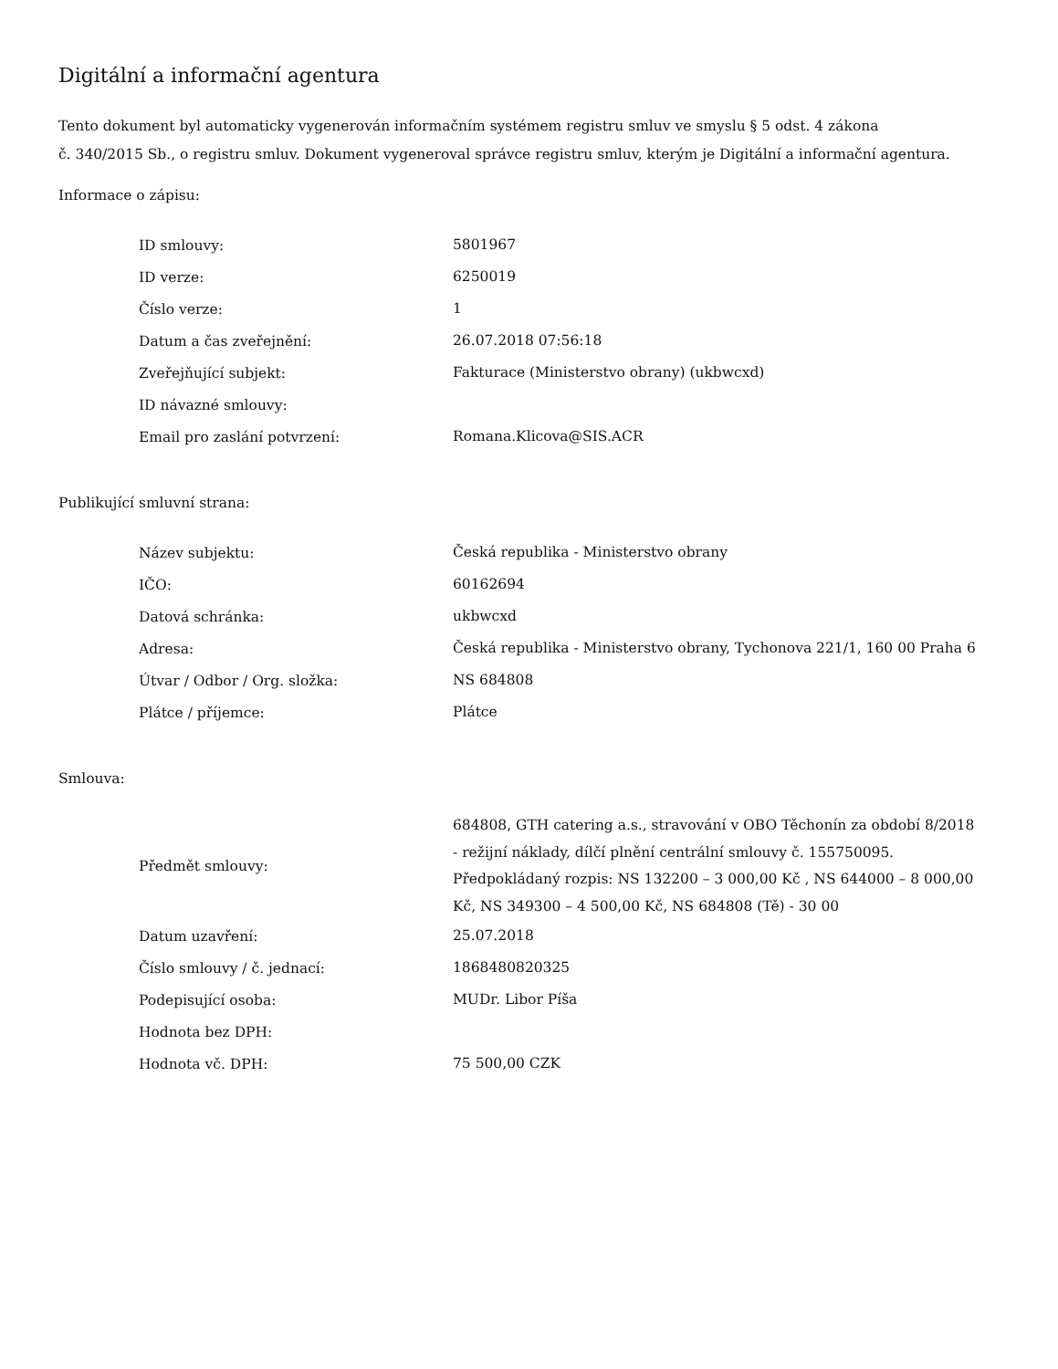Digitální a informační agentura
Tento dokument byl automaticky vygenerován informačním systémem registru smluv ve smyslu § 5 odst. 4 zákona
č. 340/2015 Sb., o registru smluv. Dokument vygeneroval správce registru smluv, kterým je Digitální a informační agentura.
Informace o zápisu:
| ID smlouvy: | 5801967 |
| ID verze: | 6250019 |
| Číslo verze: | 1 |
| Datum a čas zveřejnění: | 26.07.2018 07:56:18 |
| Zveřejňující subjekt: | Fakturace (Ministerstvo obrany) (ukbwcxd) |
| ID návazné smlouvy: | |
| Email pro zaslání potvrzení: | Romana.Klicova@SIS.ACR |
Publikující smluvní strana:
| Název subjektu: | Česká republika - Ministerstvo obrany |
| IČO: | 60162694 |
| Datová schránka: | ukbwcxd |
| Adresa: | Česká republika - Ministerstvo obrany, Tychonova 221/1, 160 00 Praha 6 |
| Útvar / Odbor / Org. složka: | NS 684808 |
| Plátce / příjemce: | Plátce |
Smlouva:
| Předmět smlouvy: | 684808, GTH catering a.s., stravování v OBO Těchonín za období 8/2018 - režijní náklady, dílčí plnění centrální smlouvy č. 155750095. Předpokládaný rozpis: NS 132200 – 3 000,00 Kč , NS 644000 – 8 000,00 Kč, NS 349300 – 4 500,00 Kč, NS 684808 (Tě) - 30 00 |
| Datum uzavření: | 25.07.2018 |
| Číslo smlouvy / č. jednací: | 1868480820325 |
| Podepisující osoba: | MUDr. Libor Píša |
| Hodnota bez DPH: | |
| Hodnota vč. DPH: | 75 500,00 CZK |